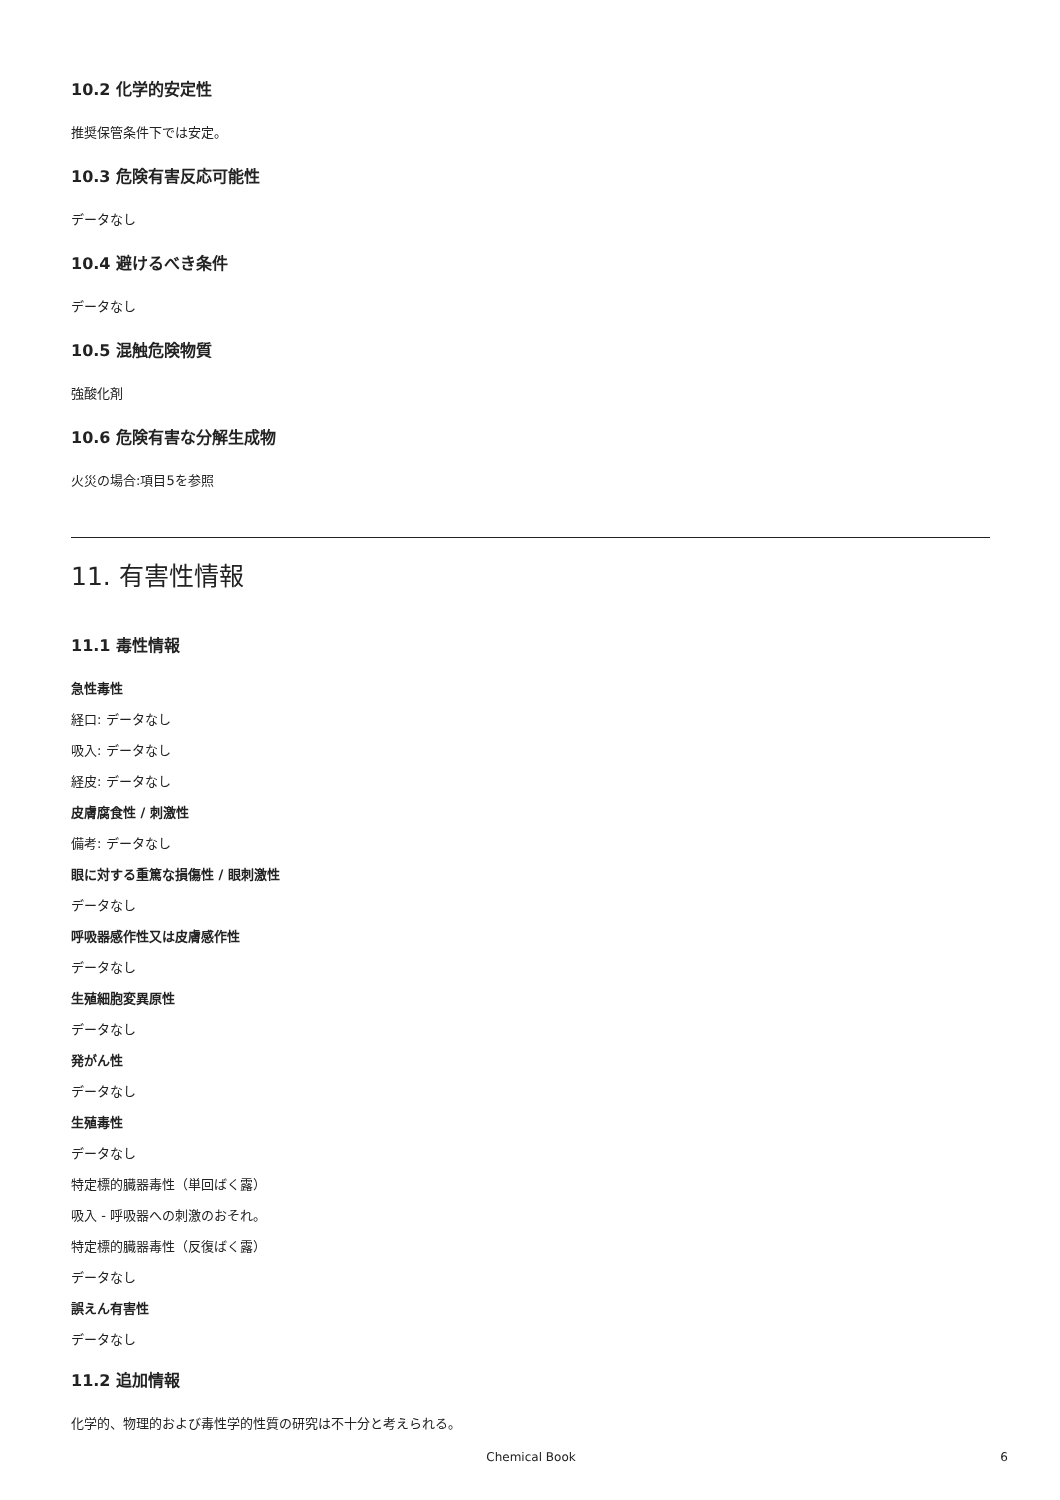10.2 化学的安定性
推奨保管条件下では安定。
10.3 危険有害反応可能性
データなし
10.4 避けるべき条件
データなし
10.5 混触危険物質
強酸化剤
10.6 危険有害な分解生成物
火災の場合:項目5を参照
11. 有害性情報
11.1 毒性情報
急性毒性
経口: データなし
吸入: データなし
経皮: データなし
皮膚腐食性 / 刺激性
備考: データなし
眼に対する重篤な損傷性 / 眼刺激性
データなし
呼吸器感作性又は皮膚感作性
データなし
生殖細胞変異原性
データなし
発がん性
データなし
生殖毒性
データなし
特定標的臓器毒性（単回ばく露）
吸入 - 呼吸器への刺激のおそれ。
特定標的臓器毒性（反復ばく露）
データなし
誤えん有害性
データなし
11.2 追加情報
化学的、物理的および毒性学的性質の研究は不十分と考えられる。
Chemical Book
6